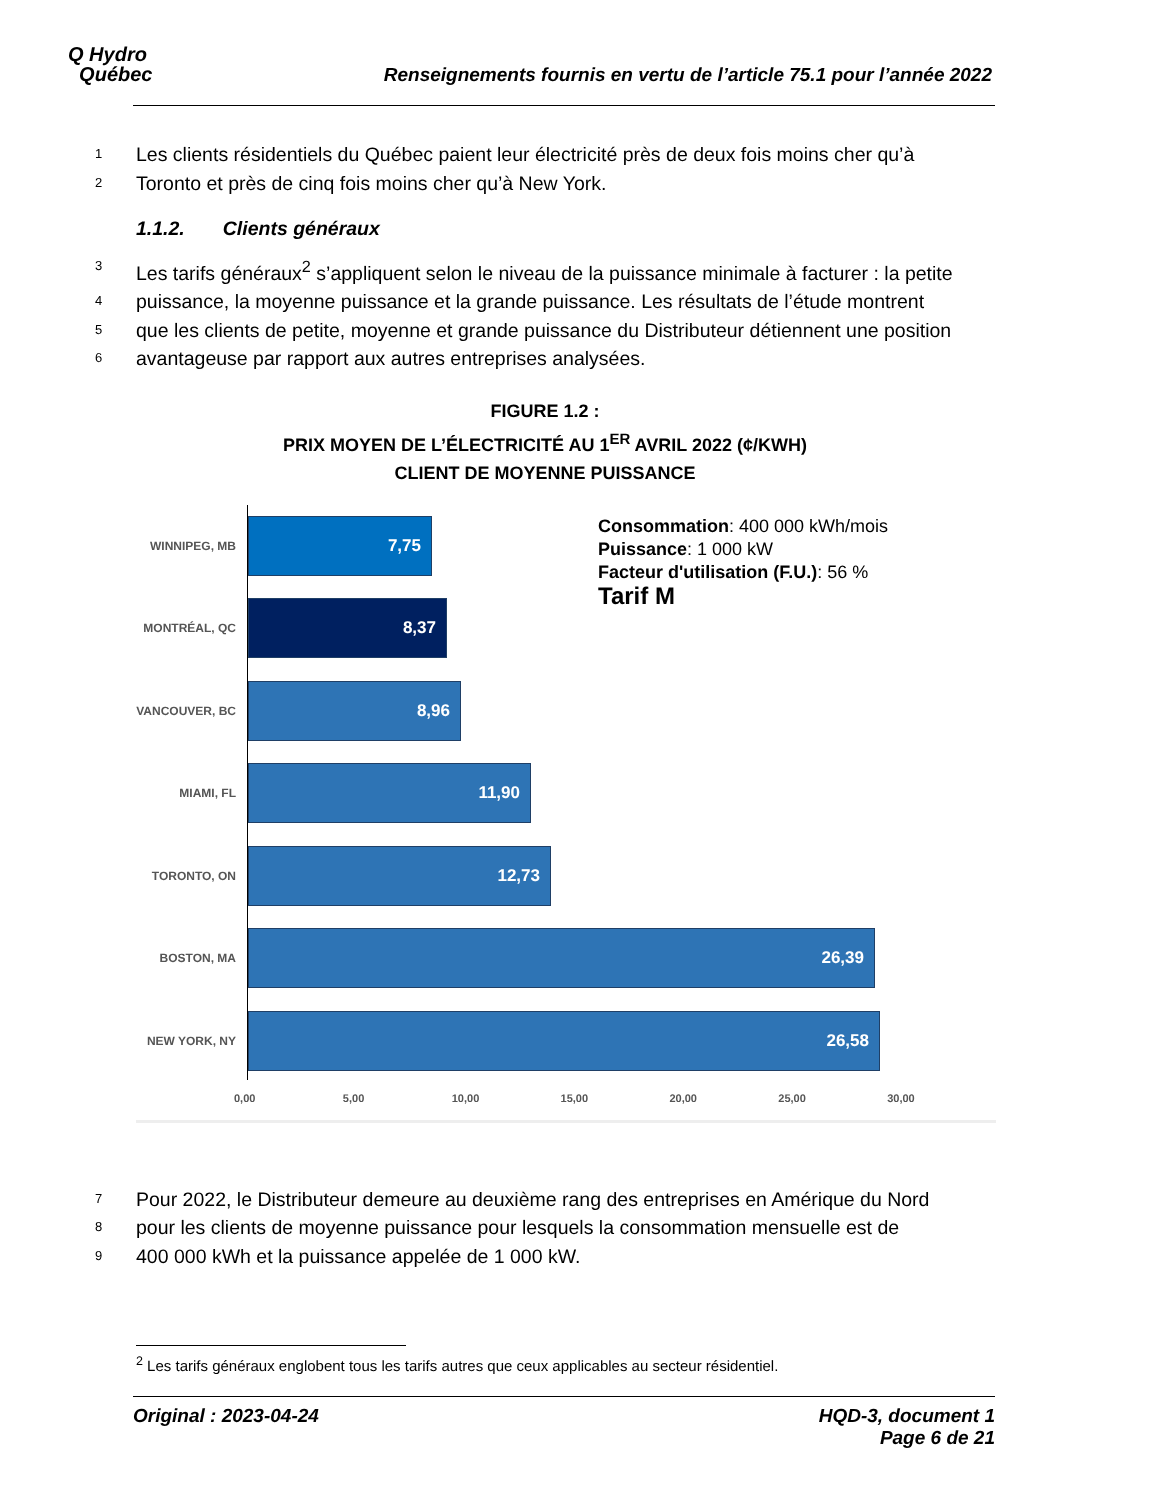Q Hydro
Québec
Renseignements fournis en vertu de l’article 75.1 pour l’année 2022
1 Les clients résidentiels du Québec paient leur électricité près de deux fois moins cher qu’à
2 Toronto et près de cinq fois moins cher qu’à New York.
1.1.2. Clients généraux
3 Les tarifs généraux<sup>2</sup> s’appliquent selon le niveau de la puissance minimale à facturer : la petite
4 puissance, la moyenne puissance et la grande puissance. Les résultats de l’étude montrent
5 que les clients de petite, moyenne et grande puissance du Distributeur détiennent une position
6 avantageuse par rapport aux autres entreprises analysées.
FIGURE 1.2 :
PRIX MOYEN DE L’ÉLECTRICITÉ AU 1<sup>ER</sup> AVRIL 2022 (¢/KWH)
CLIENT DE MOYENNE PUISSANCE
Consommation: 400 000 kWh/mois
Puissance: 1 000 kW
Facteur d'utilisation (F.U.): 56 %
Tarif M
WINNIPEG, MB
7,75
MONTRÉAL, QC
8,37
VANCOUVER, BC
8,96
MIAMI, FL
11,90
TORONTO, ON
12,73
BOSTON, MA
26,39
NEW YORK, NY
26,58
0,00 5,00 10,00 15,00 20,00 25,00 30,00
7 Pour 2022, le Distributeur demeure au deuxième rang des entreprises en Amérique du Nord
8 pour les clients de moyenne puissance pour lesquels la consommation mensuelle est de
9 400 000 kWh et la puissance appelée de 1 000 kW.
<sup>2</sup> Les tarifs généraux englobent tous les tarifs autres que ceux applicables au secteur résidentiel.
Original : 2023-04-24 HQD-3, document 1
Page 6 de 21